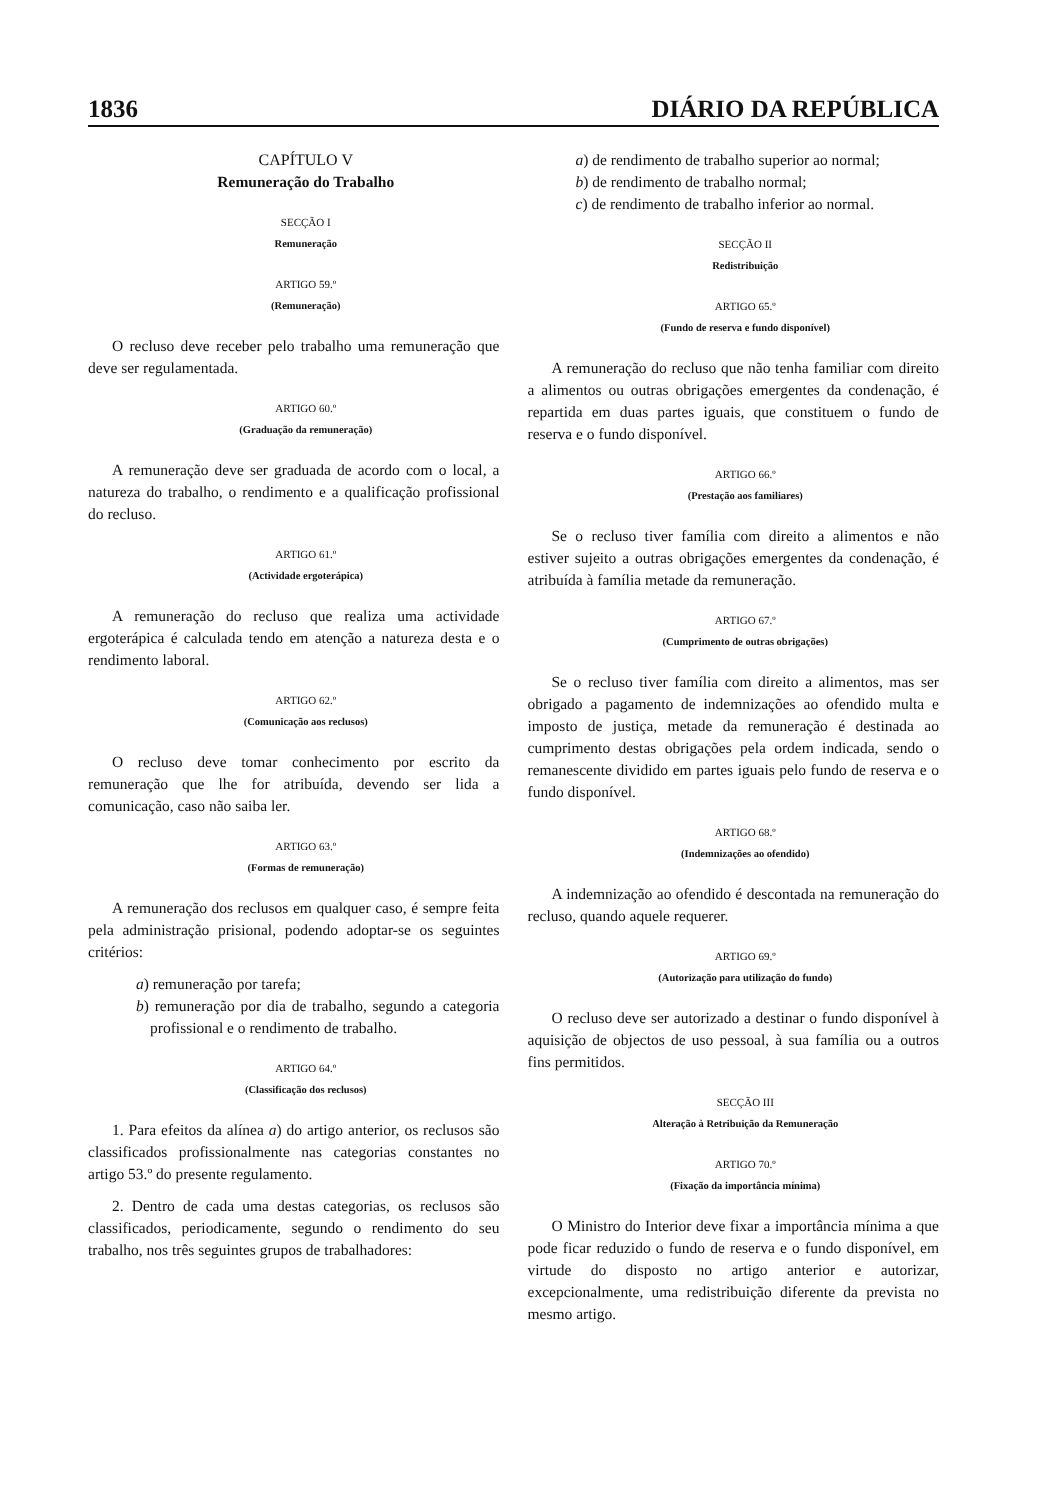1836 DIÁRIO DA REPÚBLICA
CAPÍTULO V
Remuneração do Trabalho
SECÇÃO I
Remuneração
ARTIGO 59.º
(Remuneração)
O recluso deve receber pelo trabalho uma remuneração que deve ser regulamentada.
ARTIGO 60.º
(Graduação da remuneração)
A remuneração deve ser graduada de acordo com o local, a natureza do trabalho, o rendimento e a qualificação profissional do recluso.
ARTIGO 61.º
(Actividade ergoterápica)
A remuneração do recluso que realiza uma actividade ergoterápica é calculada tendo em atenção a natureza desta e o rendimento laboral.
ARTIGO 62.º
(Comunicação aos reclusos)
O recluso deve tomar conhecimento por escrito da remuneração que lhe for atribuída, devendo ser lida a comunicação, caso não saiba ler.
ARTIGO 63.º
(Formas de remuneração)
A remuneração dos reclusos em qualquer caso, é sempre feita pela administração prisional, podendo adoptar-se os seguintes critérios:
a) remuneração por tarefa;
b) remuneração por dia de trabalho, segundo a categoria profissional e o rendimento de trabalho.
ARTIGO 64.º
(Classificação dos reclusos)
1. Para efeitos da alínea a) do artigo anterior, os reclusos são classificados profissionalmente nas categorias constantes no artigo 53.º do presente regulamento.
2. Dentro de cada uma destas categorias, os reclusos são classificados, periodicamente, segundo o rendimento do seu trabalho, nos três seguintes grupos de trabalhadores:
a) de rendimento de trabalho superior ao normal;
b) de rendimento de trabalho normal;
c) de rendimento de trabalho inferior ao normal.
SECÇÃO II
Redistribuição
ARTIGO 65.º
(Fundo de reserva e fundo disponível)
A remuneração do recluso que não tenha familiar com direito a alimentos ou outras obrigações emergentes da condenação, é repartida em duas partes iguais, que constituem o fundo de reserva e o fundo disponível.
ARTIGO 66.º
(Prestação aos familiares)
Se o recluso tiver família com direito a alimentos e não estiver sujeito a outras obrigações emergentes da condenação, é atribuída à família metade da remuneração.
ARTIGO 67.º
(Cumprimento de outras obrigações)
Se o recluso tiver família com direito a alimentos, mas ser obrigado a pagamento de indemnizações ao ofendido multa e imposto de justiça, metade da remuneração é destinada ao cumprimento destas obrigações pela ordem indicada, sendo o remanescente dividido em partes iguais pelo fundo de reserva e o fundo disponível.
ARTIGO 68.º
(Indemnizações ao ofendido)
A indemnização ao ofendido é descontada na remuneração do recluso, quando aquele requerer.
ARTIGO 69.º
(Autorização para utilização do fundo)
O recluso deve ser autorizado a destinar o fundo disponível à aquisição de objectos de uso pessoal, à sua família ou a outros fins permitidos.
SECÇÃO III
Alteração à Retribuição da Remuneração
ARTIGO 70.º
(Fixação da importância mínima)
O Ministro do Interior deve fixar a importância mínima a que pode ficar reduzido o fundo de reserva e o fundo disponível, em virtude do disposto no artigo anterior e autorizar, excepcionalmente, uma redistribuição diferente da prevista no mesmo artigo.